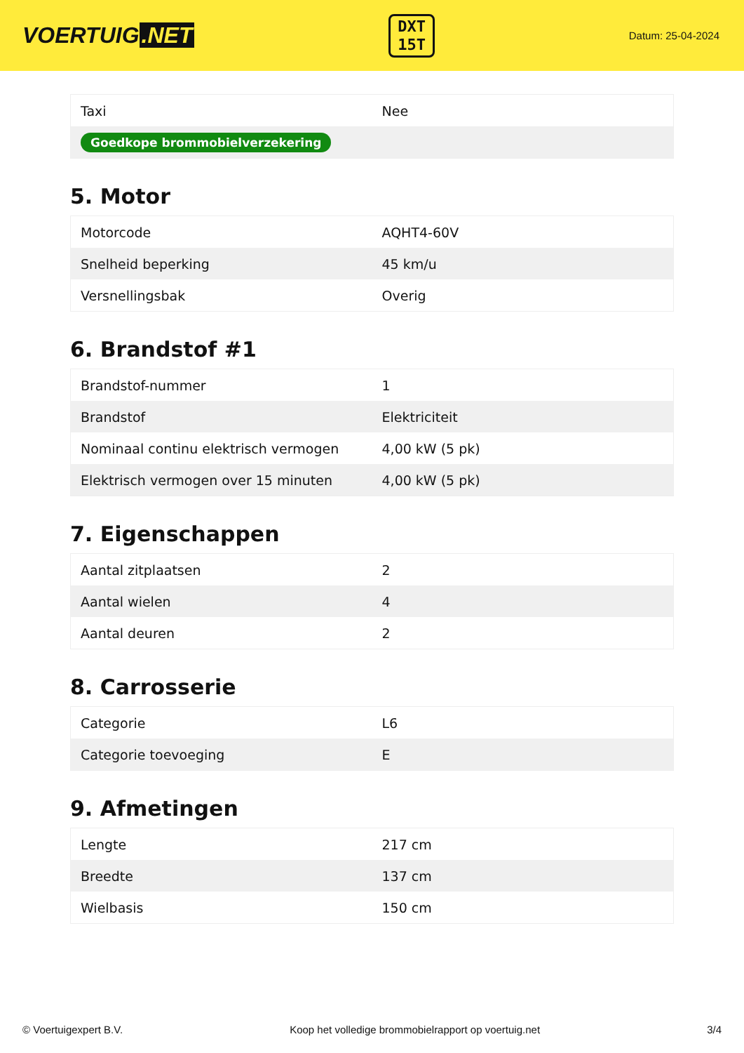VOERTUIG.NET
DXT
15T
Datum: 25-04-2024
| Taxi | Nee |
| Goedkope brommobielverzekering | |
5. Motor
| Motorcode | AQHT4-60V |
| Snelheid beperking | 45 km/u |
| Versnellingsbak | Overig |
6. Brandstof #1
| Brandstof-nummer | 1 |
| Brandstof | Elektriciteit |
| Nominaal continu elektrisch vermogen | 4,00 kW (5 pk) |
| Elektrisch vermogen over 15 minuten | 4,00 kW (5 pk) |
7. Eigenschappen
| Aantal zitplaatsen | 2 |
| Aantal wielen | 4 |
| Aantal deuren | 2 |
8. Carrosserie
| Categorie | L6 |
| Categorie toevoeging | E |
9. Afmetingen
| Lengte | 217 cm |
| Breedte | 137 cm |
| Wielbasis | 150 cm |
© Voertuigexpert B.V. Koop het volledige brommobielrapport op voertuig.net 3/4